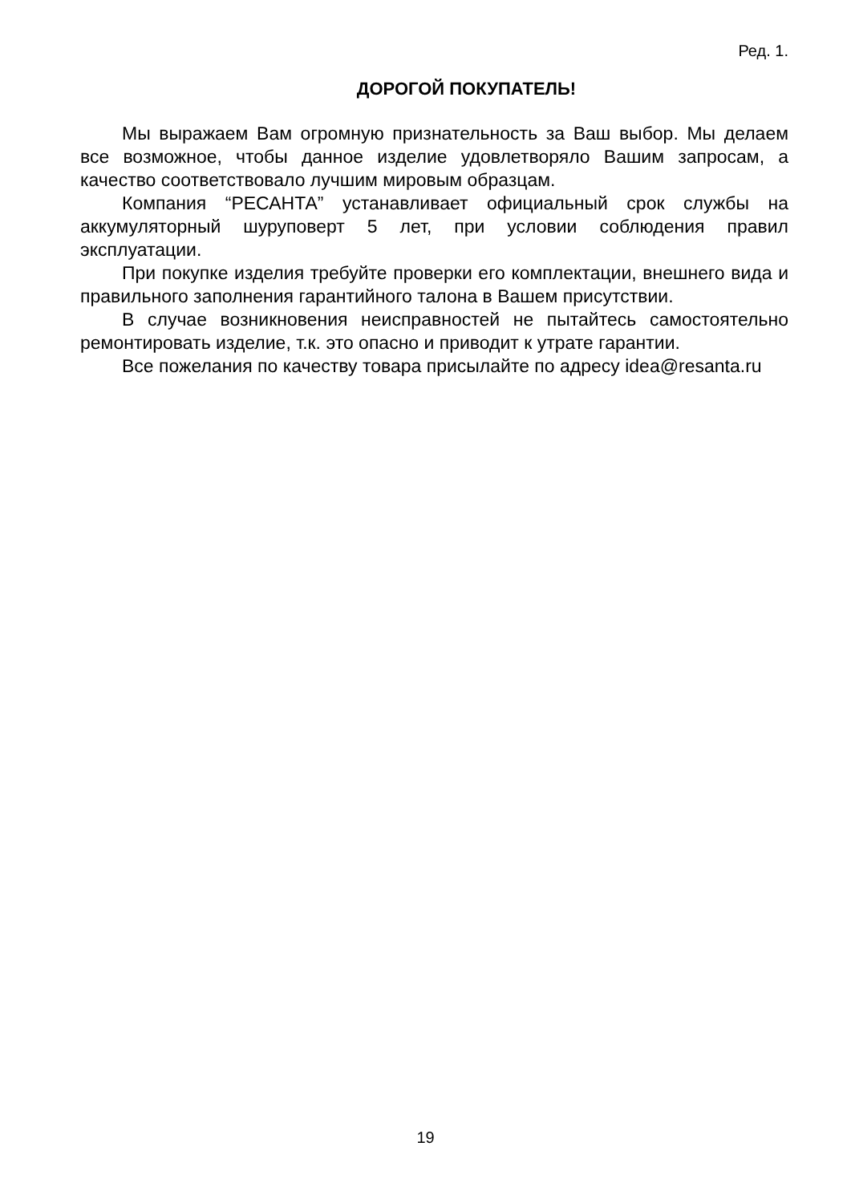Ред. 1.
ДОРОГОЙ ПОКУПАТЕЛЬ!
Мы выражаем Вам огромную признательность за Ваш выбор. Мы делаем все возможное, чтобы данное изделие удовлетворяло Вашим запросам, а качество соответствовало лучшим мировым образцам.
Компания “РЕСАНТА” устанавливает официальный срок службы на аккумуляторный шуруповерт 5 лет, при условии соблюдения правил эксплуатации.
При покупке изделия требуйте проверки его комплектации, внешнего вида и правильного заполнения гарантийного талона в Вашем присутствии.
В случае возникновения неисправностей не пытайтесь самостоятельно ремонтировать изделие, т.к. это опасно и приводит к утрате гарантии.
Все пожелания по качеству товара присылайте по адресу idea@resanta.ru
19